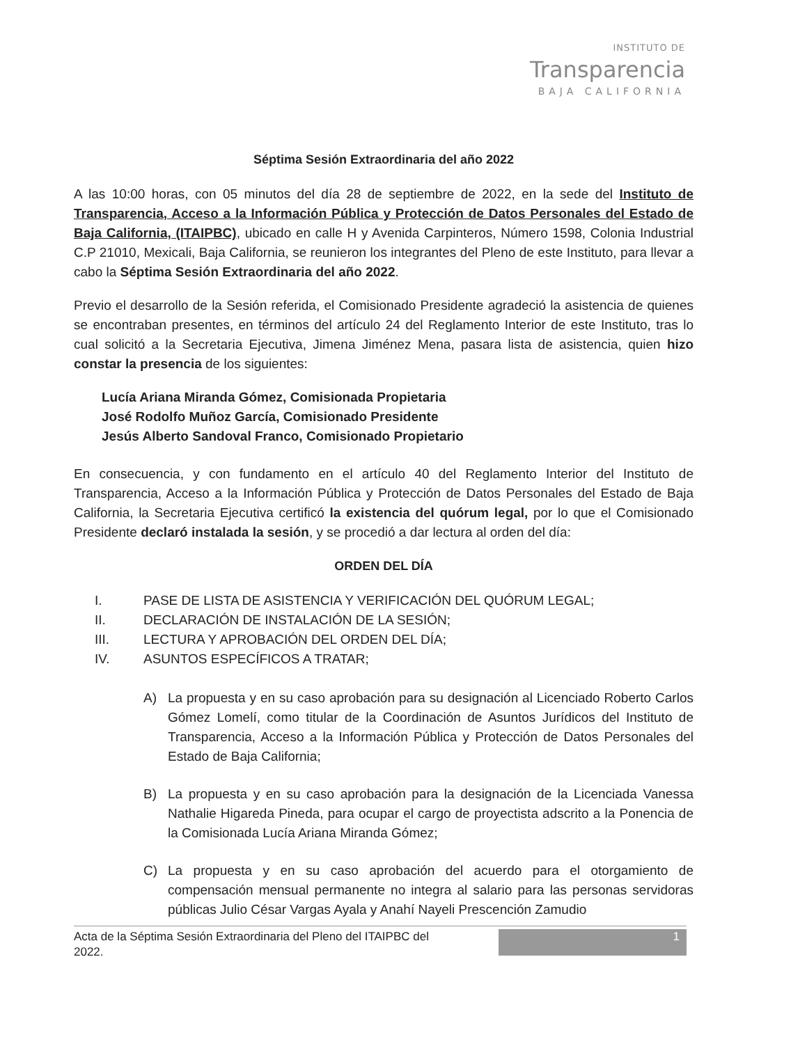INSTITUTO DE
Transparencia
BAJA CALIFORNIA
Séptima Sesión Extraordinaria del año 2022
A las 10:00 horas, con 05 minutos del día 28 de septiembre de 2022, en la sede del Instituto de Transparencia, Acceso a la Información Pública y Protección de Datos Personales del Estado de Baja California, (ITAIPBC), ubicado en calle H y Avenida Carpinteros, Número 1598, Colonia Industrial C.P 21010, Mexicali, Baja California, se reunieron los integrantes del Pleno de este Instituto, para llevar a cabo la Séptima Sesión Extraordinaria del año 2022.
Previo el desarrollo de la Sesión referida, el Comisionado Presidente agradeció la asistencia de quienes se encontraban presentes, en términos del artículo 24 del Reglamento Interior de este Instituto, tras lo cual solicitó a la Secretaria Ejecutiva, Jimena Jiménez Mena, pasara lista de asistencia, quien hizo constar la presencia de los siguientes:
Lucía Ariana Miranda Gómez, Comisionada Propietaria
José Rodolfo Muñoz García, Comisionado Presidente
Jesús Alberto Sandoval Franco, Comisionado Propietario
En consecuencia, y con fundamento en el artículo 40 del Reglamento Interior del Instituto de Transparencia, Acceso a la Información Pública y Protección de Datos Personales del Estado de Baja California, la Secretaria Ejecutiva certificó la existencia del quórum legal, por lo que el Comisionado Presidente declaró instalada la sesión, y se procedió a dar lectura al orden del día:
ORDEN DEL DÍA
I. PASE DE LISTA DE ASISTENCIA Y VERIFICACIÓN DEL QUÓRUM LEGAL;
II. DECLARACIÓN DE INSTALACIÓN DE LA SESIÓN;
III. LECTURA Y APROBACIÓN DEL ORDEN DEL DÍA;
IV. ASUNTOS ESPECÍFICOS A TRATAR;
A) La propuesta y en su caso aprobación para su designación al Licenciado Roberto Carlos Gómez Lomelí, como titular de la Coordinación de Asuntos Jurídicos del Instituto de Transparencia, Acceso a la Información Pública y Protección de Datos Personales del Estado de Baja California;
B) La propuesta y en su caso aprobación para la designación de la Licenciada Vanessa Nathalie Higareda Pineda, para ocupar el cargo de proyectista adscrito a la Ponencia de la Comisionada Lucía Ariana Miranda Gómez;
C) La propuesta y en su caso aprobación del acuerdo para el otorgamiento de compensación mensual permanente no integra al salario para las personas servidoras públicas Julio César Vargas Ayala y Anahí Nayeli Prescención Zamudio
Acta de la Séptima Sesión Extraordinaria del Pleno del ITAIPBC del
2022.
1